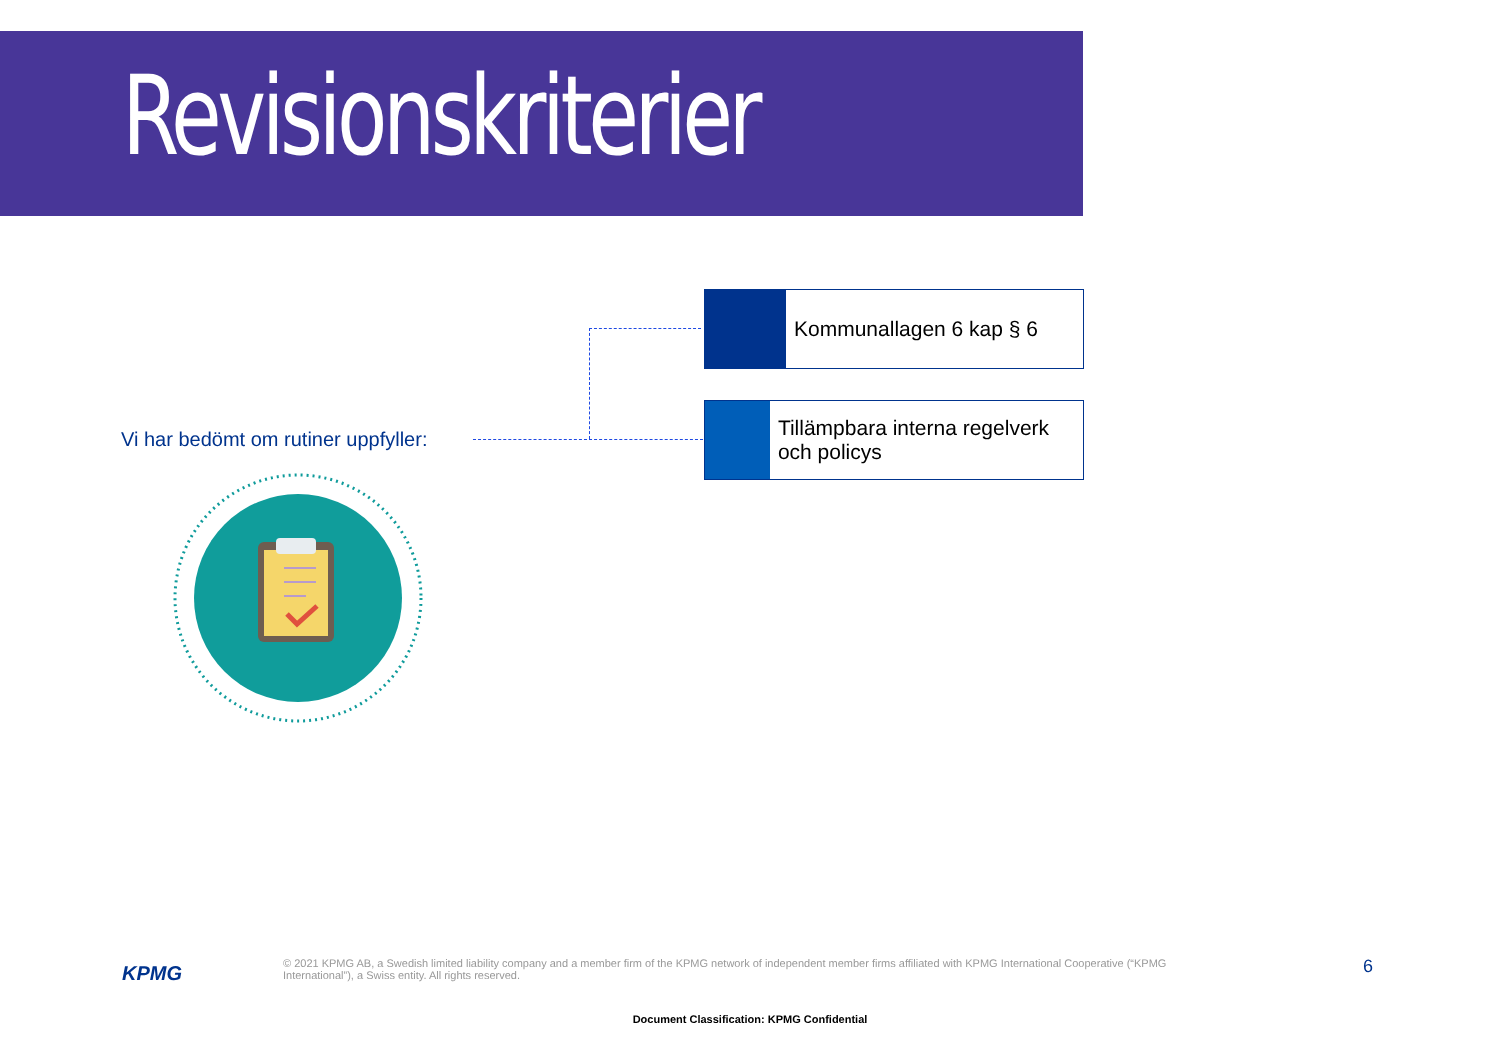Revisionskriterier
Vi har bedömt om rutiner uppfyller:
Kommunallagen 6 kap § 6
Tillämpbara interna regelverk och policys
KPMG
© 2021 KPMG AB, a Swedish limited liability company and a member firm of the KPMG network of independent member firms affiliated with KPMG International Cooperative (“KPMG International”), a Swiss entity. All rights reserved.
6
Document Classification: KPMG Confidential